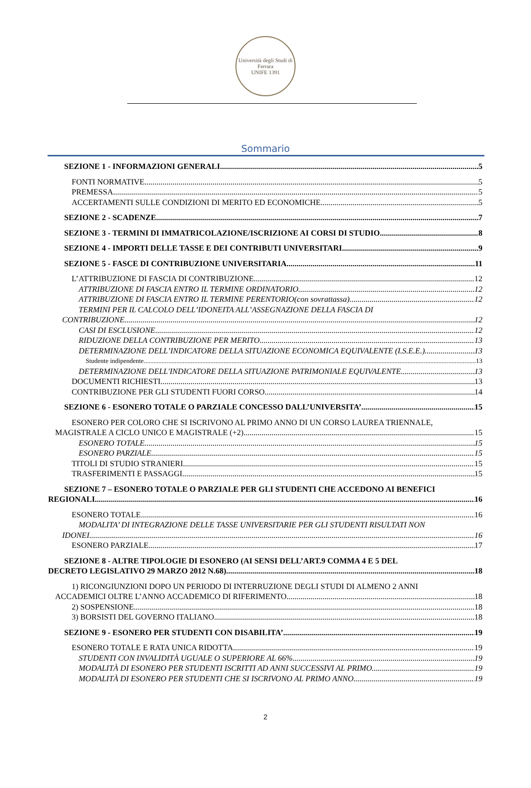Università degli Studi di Ferrara
UNIFE 1391
Sommario
SEZIONE 1 - INFORMAZIONI GENERALI 5
FONTI NORMATIVE 5
PREMESSA 5
ACCERTAMENTI SULLE CONDIZIONI DI MERITO ED ECONOMICHE 5
SEZIONE 2 - SCADENZE 7
SEZIONE 3 - TERMINI DI IMMATRICOLAZIONE/ISCRIZIONE AI CORSI DI STUDIO 8
SEZIONE 4 - IMPORTI DELLE TASSE E DEI CONTRIBUTI UNIVERSITARI 9
SEZIONE 5 - FASCE DI CONTRIBUZIONE UNIVERSITARIA 11
L’ATTRIBUZIONE DI FASCIA DI CONTRIBUZIONE 12
ATTRIBUZIONE DI FASCIA ENTRO IL TERMINE ORDINATORIO 12
ATTRIBUZIONE DI FASCIA ENTRO IL TERMINE PERENTORIO(con sovrattassa) 12
TERMINI PER IL CALCOLO DELL’IDONEITA ALL’ASSEGNAZIONE DELLA FASCIA DI
CONTRIBUZIONE 12
CASI DI ESCLUSIONE 12
RIDUZIONE DELLA CONTRIBUZIONE PER MERITO 13
DETERMINAZIONE DELL’INDICATORE DELLA SITUAZIONE ECONOMICA EQUIVALENTE (I.S.E.E.) 13
Studente indipendente 13
DETERMINAZIONE DELL'INDICATORE DELLA SITUAZIONE PATRIMONIALE EQUIVALENTE 13
DOCUMENTI RICHIESTI 13
CONTRIBUZIONE PER GLI STUDENTI FUORI CORSO 14
SEZIONE 6 - ESONERO TOTALE O PARZIALE CONCESSO DALL’UNIVERSITA’ 15
ESONERO PER COLORO CHE SI ISCRIVONO AL PRIMO ANNO DI UN CORSO LAUREA TRIENNALE,
MAGISTRALE A CICLO UNICO E MAGISTRALE (+2) 15
ESONERO TOTALE 15
ESONERO PARZIALE 15
TITOLI DI STUDIO STRANIERI 15
TRASFERIMENTI E PASSAGGI 15
SEZIONE 7 – ESONERO TOTALE O PARZIALE PER GLI STUDENTI CHE ACCEDONO AI BENEFICI
REGIONALI 16
ESONERO TOTALE 16
MODALITA’ DI INTEGRAZIONE DELLE TASSE UNIVERSITARIE PER GLI STUDENTI RISULTATI NON
IDONEI 16
ESONERO PARZIALE 17
SEZIONE 8 - ALTRE TIPOLOGIE DI ESONERO (AI SENSI DELL’ART.9 COMMA 4 E 5 DEL
DECRETO LEGISLATIVO 29 MARZO 2012 N.68) 18
1) RICONGIUNZIONI DOPO UN PERIODO DI INTERRUZIONE DEGLI STUDI DI ALMENO 2 ANNI
ACCADEMICI OLTRE L’ANNO ACCADEMICO DI RIFERIMENTO. 18
2) SOSPENSIONE 18
3) BORSISTI DEL GOVERNO ITALIANO 18
SEZIONE 9 - ESONERO PER STUDENTI CON DISABILITA’ 19
ESONERO TOTALE E RATA UNICA RIDOTTA 19
STUDENTI CON INVALIDITÀ UGUALE O SUPERIORE AL 66%. 19
MODALITÀ DI ESONERO PER STUDENTI ISCRITTI AD ANNI SUCCESSIVI AL PRIMO 19
MODALITÀ DI ESONERO PER STUDENTI CHE SI ISCRIVONO AL PRIMO ANNO 19
2